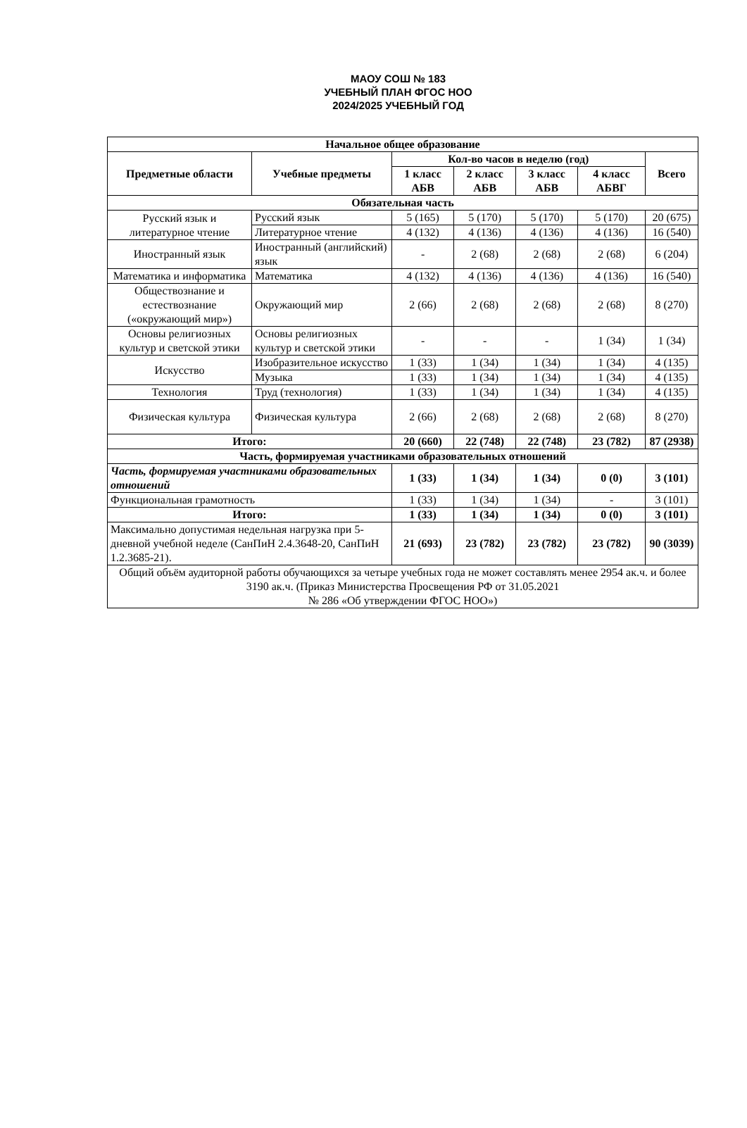МАОУ СОШ № 183
УЧЕБНЫЙ ПЛАН ФГОС НОО
2024/2025 УЧЕБНЫЙ ГОД
| Начальное общее образование | | | | | | |
| --- | --- | --- | --- | --- | --- | --- |
| Предметные области | Учебные предметы | Кол-во часов в неделю (год) | | | | Всего |
| | | 1 класс АБВ | 2 класс АБВ | 3 класс АБВ | 4 класс АБВГ | |
| Обязательная часть | | | | | | |
| Русский язык и литературное чтение | Русский язык | 5 (165) | 5 (170) | 5 (170) | 5 (170) | 20 (675) |
| | Литературное чтение | 4 (132) | 4 (136) | 4 (136) | 4 (136) | 16 (540) |
| Иностранный язык | Иностранный (английский) язык | - | 2 (68) | 2 (68) | 2 (68) | 6 (204) |
| Математика и информатика | Математика | 4 (132) | 4 (136) | 4 (136) | 4 (136) | 16 (540) |
| Обществознание и естествознание («окружающий мир») | Окружающий мир | 2 (66) | 2 (68) | 2 (68) | 2 (68) | 8 (270) |
| Основы религиозных культур и светской этики | Основы религиозных культур и светской этики | - | - | - | 1 (34) | 1 (34) |
| Искусство | Изобразительное искусство | 1 (33) | 1 (34) | 1 (34) | 1 (34) | 4 (135) |
| | Музыка | 1 (33) | 1 (34) | 1 (34) | 1 (34) | 4 (135) |
| Технология | Труд (технология) | 1 (33) | 1 (34) | 1 (34) | 1 (34) | 4 (135) |
| Физическая культура | Физическая культура | 2 (66) | 2 (68) | 2 (68) | 2 (68) | 8 (270) |
| Итого: | | 20 (660) | 22 (748) | 22 (748) | 23 (782) | 87 (2938) |
| Часть, формируемая участниками образовательных отношений | | | | | | |
| Часть, формируемая участниками образовательных отношений | | 1 (33) | 1 (34) | 1 (34) | 0 (0) | 3 (101) |
| Функциональная грамотность | | 1 (33) | 1 (34) | 1 (34) | - | 3 (101) |
| Итого: | | 1 (33) | 1 (34) | 1 (34) | 0 (0) | 3 (101) |
| Максимально допустимая недельная нагрузка при 5-дневной учебной неделе (СанПиН 2.4.3648-20, СанПиН 1.2.3685-21). | | 21 (693) | 23 (782) | 23 (782) | 23 (782) | 90 (3039) |
| Общий объём аудиторной работы обучающихся за четыре учебных года не может составлять менее 2954 ак.ч. и более 3190 ак.ч. (Приказ Министерства Просвещения РФ от 31.05.2021 № 286 «Об утверждении ФГОС НОО») | | | | | | |